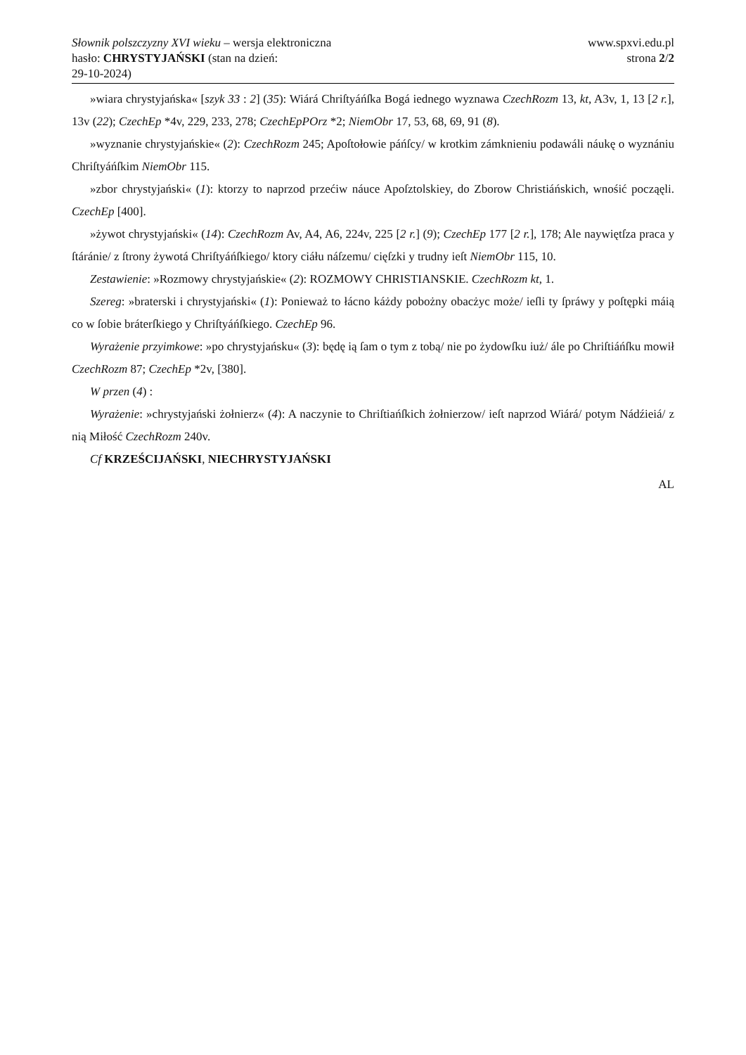Słownik polszczyzny XVI wieku – wersja elektroniczna
hasło: CHRYSTYJAŃSKI (stan na dzień:
29-10-2024)
www.spxvi.edu.pl
strona 2/2
»wiara chrystyjańska« [szyk 33 : 2] (35): Wiárá Chriſtyáńſka Bogá iednego wyznawa CzechRozm 13, kt, A3v, 1, 13 [2 r.], 13v (22); CzechEp *4v, 229, 233, 278; CzechEpPOrz *2; NiemObr 17, 53, 68, 69, 91 (8).
»wyznanie chrystyjańskie« (2): CzechRozm 245; Apoſtołowie páńſcy/ w krotkim zámknieniu podawáli náukę o wyznániu Chriſtyáńſkim NiemObr 115.
»zbor chrystyjański« (1): ktorzy to naprzod przećiw náuce Apoſztolskiey, do Zborow Christiáńskich, wnośić począęli. CzechEp [400].
»żywot chrystyjański« (14): CzechRozm Av, A4, A6, 224v, 225 [2 r.] (9); CzechEp 177 [2 r.], 178; Ale naywiętſza praca y ſtáránie/ z ſtrony żywotá Chriſtyáńſkiego/ ktory ciáłu náſzemu/ cięſzki y trudny ieſt NiemObr 115, 10.
Zestawienie: »Rozmowy chrystyjańskie« (2): ROZMOWY CHRISTIANSKIE. CzechRozm kt, 1.
Szereg: »braterski i chrystyjański« (1): Ponieważ to łácno káżdy pobożny obacżyc może/ ieſli ty ſpráwy y poſtępki máią co w ſobie bráterſkiego y Chriſtyáńſkiego. CzechEp 96.
Wyrażenie przyimkowe: »po chrystyjańsku« (3): będę ią ſam o tym z tobą/ nie po żydowſku iuż/ ále po Chriſtiáńſku mowił CzechRozm 87; CzechEp *2v, [380].
W przen (4) :
Wyrażenie: »chrystyjański żołnierz« (4): A naczynie to Chriſtiańſkich żołnierzow/ ieſt naprzod Wiárá/ potym Nádźieiá/ z nią Miłość CzechRozm 240v.
Cf KRZEŚCIJAŃSKI, NIECHRYSTYJAŃSKI
AL